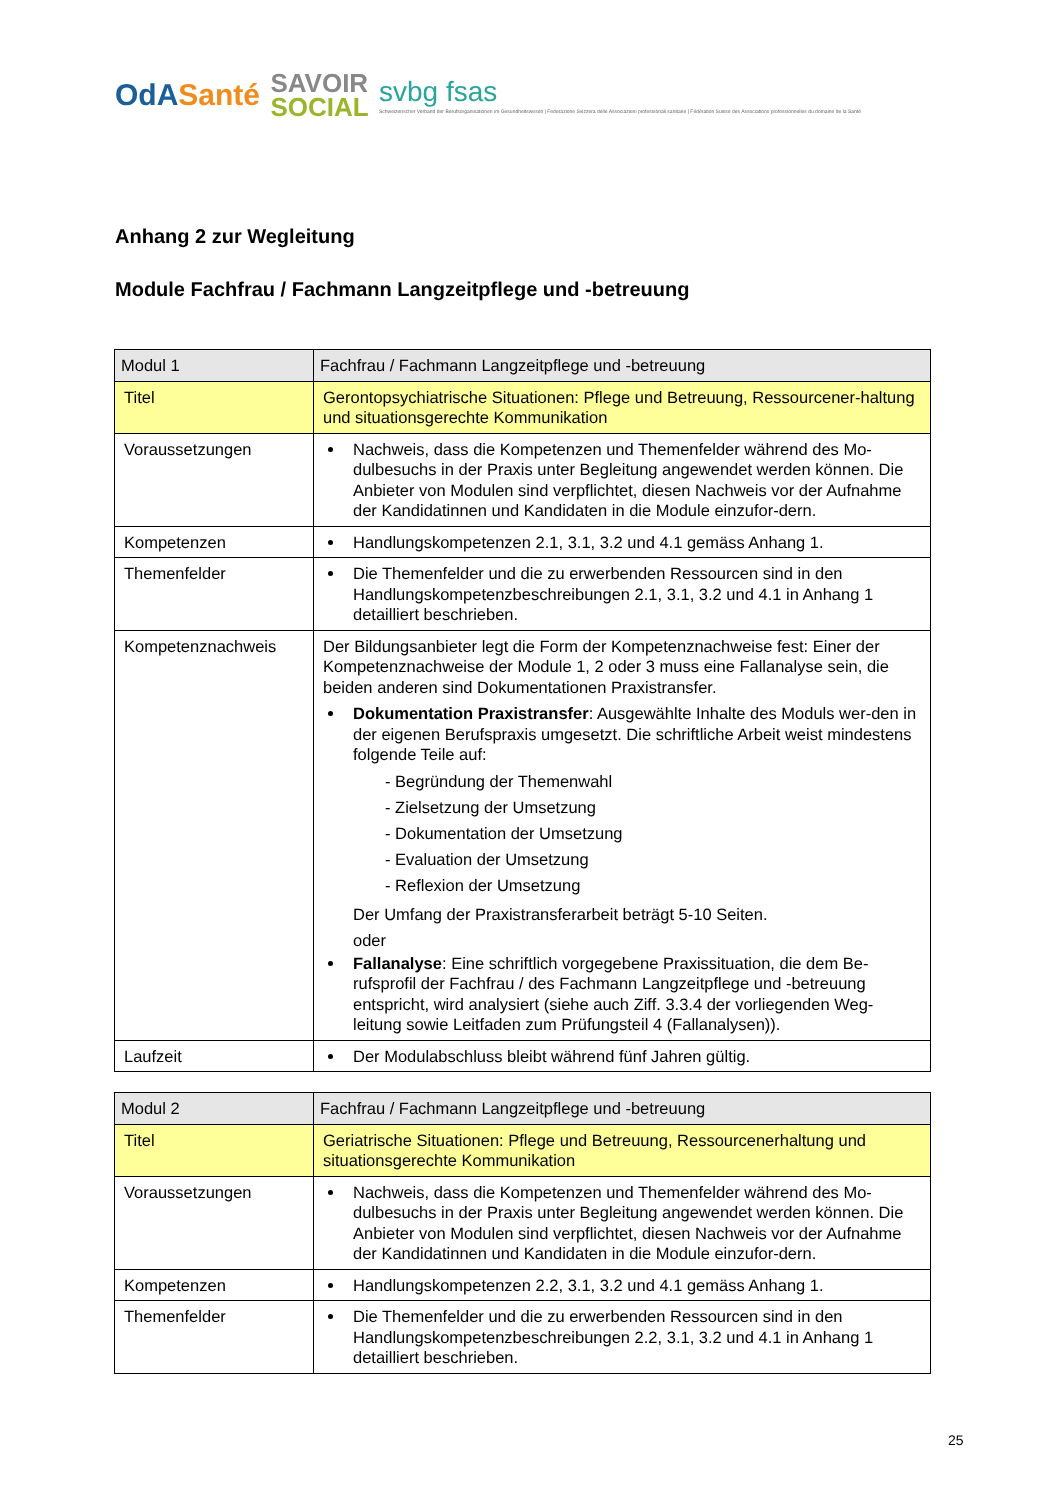OdASanté
SAVOIR
SOCIAL
svbg fsas
Schweizerischer Verband der Berufsorganisationen im Gesundheitswesen | Federazione Svizzera delle Associazioni professionali sanitarie | Fédération Suisse des Associations professionnelles du domaine de la Santé
Anhang 2 zur Wegleitung
Module Fachfrau / Fachmann Langzeitpflege und -betreuung
| Modul 1 | Fachfrau / Fachmann Langzeitpflege und -betreuung |
| Titel | Gerontopsychiatrische Situationen: Pflege und Betreuung, Ressourcener-haltung und situationsgerechte Kommunikation |
| Voraussetzungen | Nachweis, dass die Kompetenzen und Themenfelder während des Mo-dulbesuchs in der Praxis unter Begleitung angewendet werden können. Die Anbieter von Modulen sind verpflichtet, diesen Nachweis vor der Aufnahme der Kandidatinnen und Kandidaten in die Module einzufor-dern. |
| Kompetenzen | Handlungskompetenzen 2.1, 3.1, 3.2 und 4.1 gemäss Anhang 1. |
| Themenfelder | Die Themenfelder und die zu erwerbenden Ressourcen sind in den Handlungskompetenzbeschreibungen 2.1, 3.1, 3.2 und 4.1 in Anhang 1 detailliert beschrieben. |
| Kompetenznachweis | Der Bildungsanbieter legt die Form der Kompetenznachweise fest: Einer der Kompetenznachweise der Module 1, 2 oder 3 muss eine Fallanalyse sein, die beiden anderen sind Dokumentationen Praxistransfer. Dokumentation Praxistransfer : Ausgewählte Inhalte des Moduls wer-den in der eigenen Berufspraxis umgesetzt. Die schriftliche Arbeit weist mindestens folgende Teile auf: - Begründung der Themenwahl - Zielsetzung der Umsetzung - Dokumentation der Umsetzung - Evaluation der Umsetzung - Reflexion der Umsetzung Der Umfang der Praxistransferarbeit beträgt 5-10 Seiten. oder Fallanalyse : Eine schriftlich vorgegebene Praxissituation, die dem Be-rufsprofil der Fachfrau / des Fachmann Langzeitpflege und -betreuung entspricht, wird analysiert (siehe auch Ziff. 3.3.4 der vorliegenden Weg-leitung sowie Leitfaden zum Prüfungsteil 4 (Fallanalysen)). |
| Laufzeit | Der Modulabschluss bleibt während fünf Jahren gültig. |
| Modul 2 | Fachfrau / Fachmann Langzeitpflege und -betreuung |
| Titel | Geriatrische Situationen: Pflege und Betreuung, Ressourcenerhaltung und situationsgerechte Kommunikation |
| Voraussetzungen | Nachweis, dass die Kompetenzen und Themenfelder während des Mo-dulbesuchs in der Praxis unter Begleitung angewendet werden können. Die Anbieter von Modulen sind verpflichtet, diesen Nachweis vor der Aufnahme der Kandidatinnen und Kandidaten in die Module einzufor-dern. |
| Kompetenzen | Handlungskompetenzen 2.2, 3.1, 3.2 und 4.1 gemäss Anhang 1. |
| Themenfelder | Die Themenfelder und die zu erwerbenden Ressourcen sind in den Handlungskompetenzbeschreibungen 2.2, 3.1, 3.2 und 4.1 in Anhang 1 detailliert beschrieben. |
25